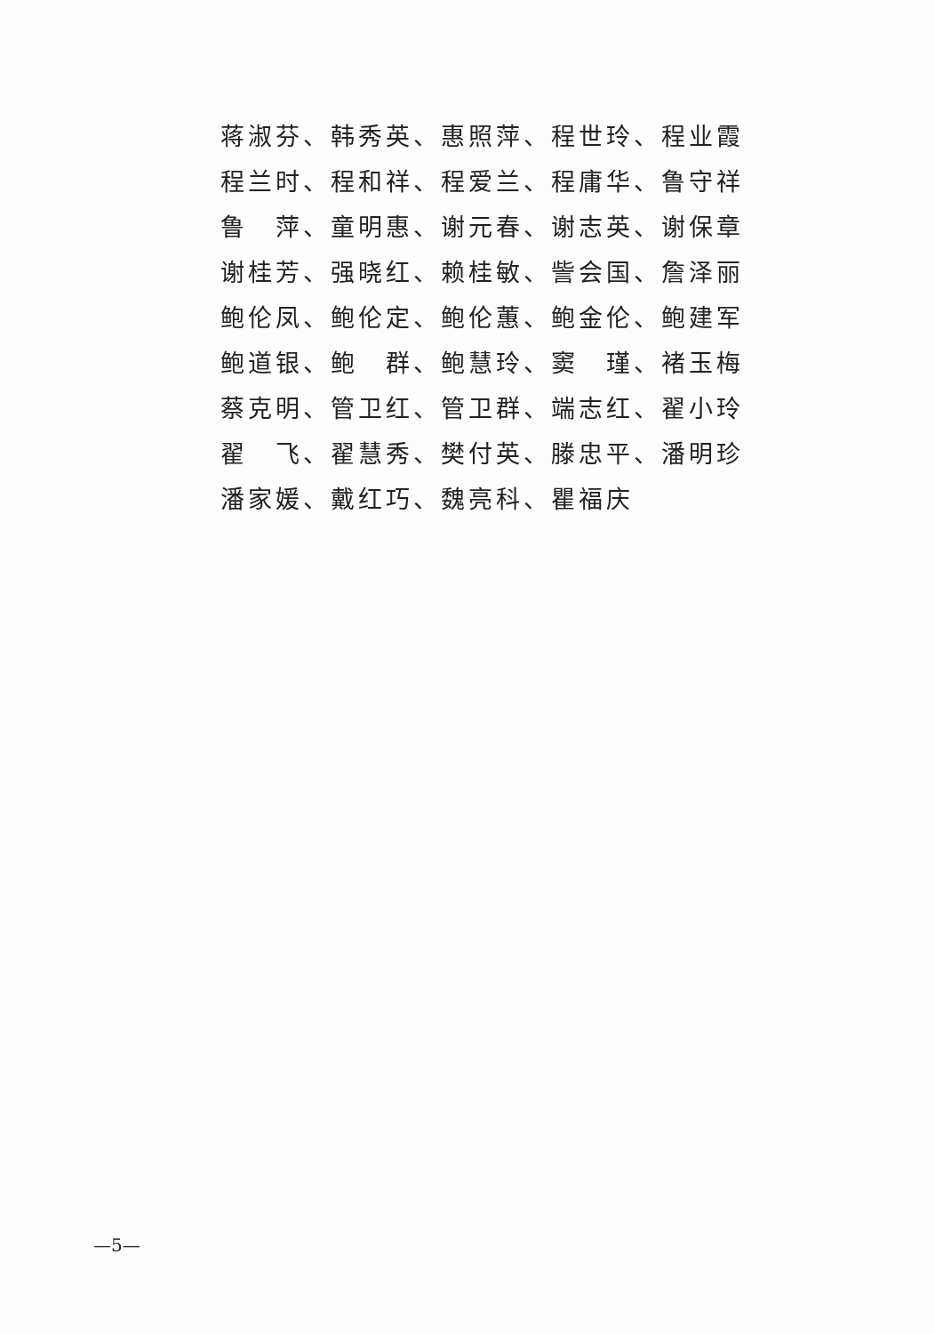蒋淑芬、韩秀英、惠照萍、程世玲、程业霞
程兰时、程和祥、程爱兰、程庸华、鲁守祥
鲁　萍、童明惠、谢元春、谢志英、谢保章
谢桂芳、强晓红、赖桂敏、訾会国、詹泽丽
鲍伦凤、鲍伦定、鲍伦蕙、鲍金伦、鲍建军
鲍道银、鲍　群、鲍慧玲、窦　瑾、褚玉梅
蔡克明、管卫红、管卫群、端志红、翟小玲
翟　飞、翟慧秀、樊付英、滕忠平、潘明珍
潘家媛、戴红巧、魏亮科、瞿福庆
—5—